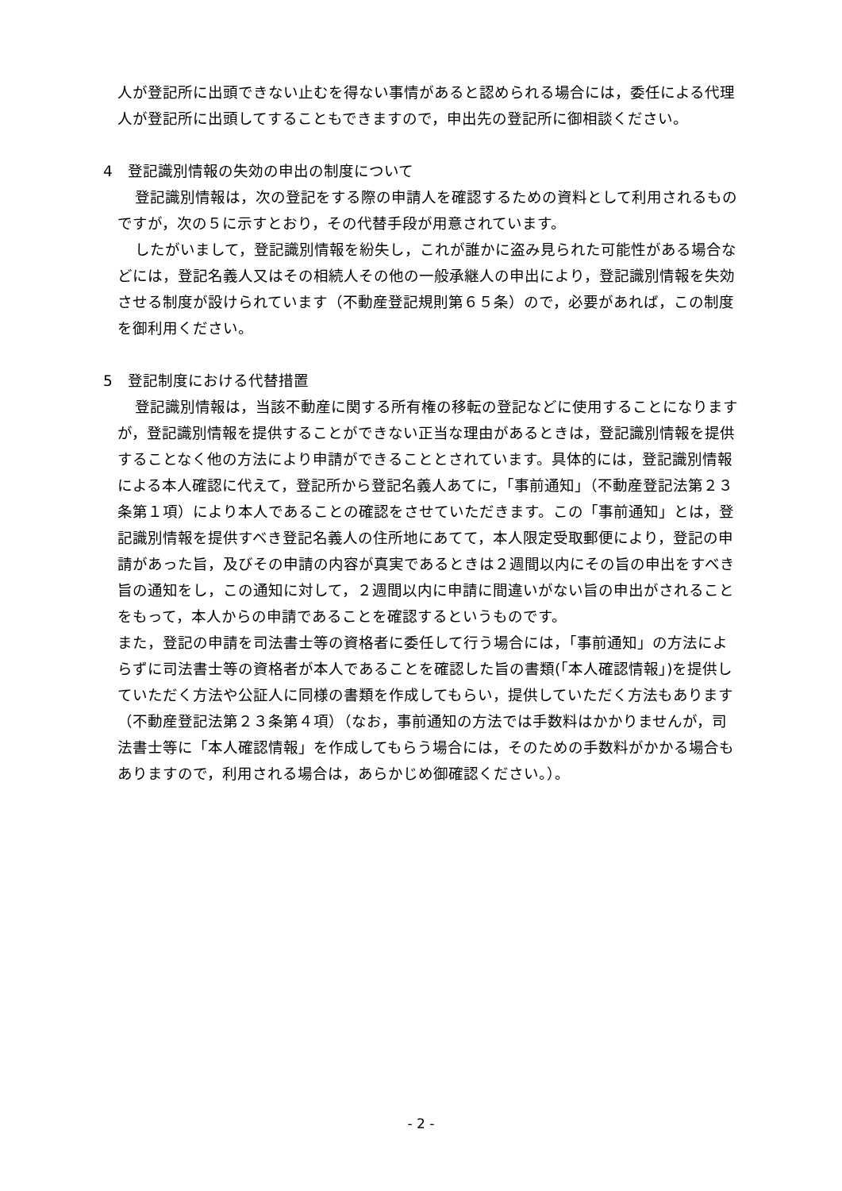人が登記所に出頭できない止むを得ない事情があると認められる場合には，委任による代理人が登記所に出頭してすることもできますので，申出先の登記所に御相談ください。
4　登記識別情報の失効の申出の制度について
登記識別情報は，次の登記をする際の申請人を確認するための資料として利用されるものですが，次の５に示すとおり，その代替手段が用意されています。
したがいまして，登記識別情報を紛失し，これが誰かに盗み見られた可能性がある場合などには，登記名義人又はその相続人その他の一般承継人の申出により，登記識別情報を失効させる制度が設けられています（不動産登記規則第６５条）ので，必要があれば，この制度を御利用ください。
5　登記制度における代替措置
登記識別情報は，当該不動産に関する所有権の移転の登記などに使用することになりますが，登記識別情報を提供することができない正当な理由があるときは，登記識別情報を提供することなく他の方法により申請ができることとされています。具体的には，登記識別情報による本人確認に代えて，登記所から登記名義人あてに，「事前通知」（不動産登記法第２３条第１項）により本人であることの確認をさせていただきます。この「事前通知」とは，登記識別情報を提供すべき登記名義人の住所地にあてて，本人限定受取郵便により，登記の申請があった旨，及びその申請の内容が真実であるときは２週間以内にその旨の申出をすべき旨の通知をし，この通知に対して，２週間以内に申請に間違いがない旨の申出がされることをもって，本人からの申請であることを確認するというものです。
また，登記の申請を司法書士等の資格者に委任して行う場合には，「事前通知」の方法によらずに司法書士等の資格者が本人であることを確認した旨の書類(「本人確認情報」)を提供していただく方法や公証人に同様の書類を作成してもらい，提供していただく方法もあります（不動産登記法第２３条第４項）（なお，事前通知の方法では手数料はかかりませんが，司法書士等に「本人確認情報」を作成してもらう場合には，そのための手数料がかかる場合もありますので，利用される場合は，あらかじめ御確認ください。）。
- 2 -